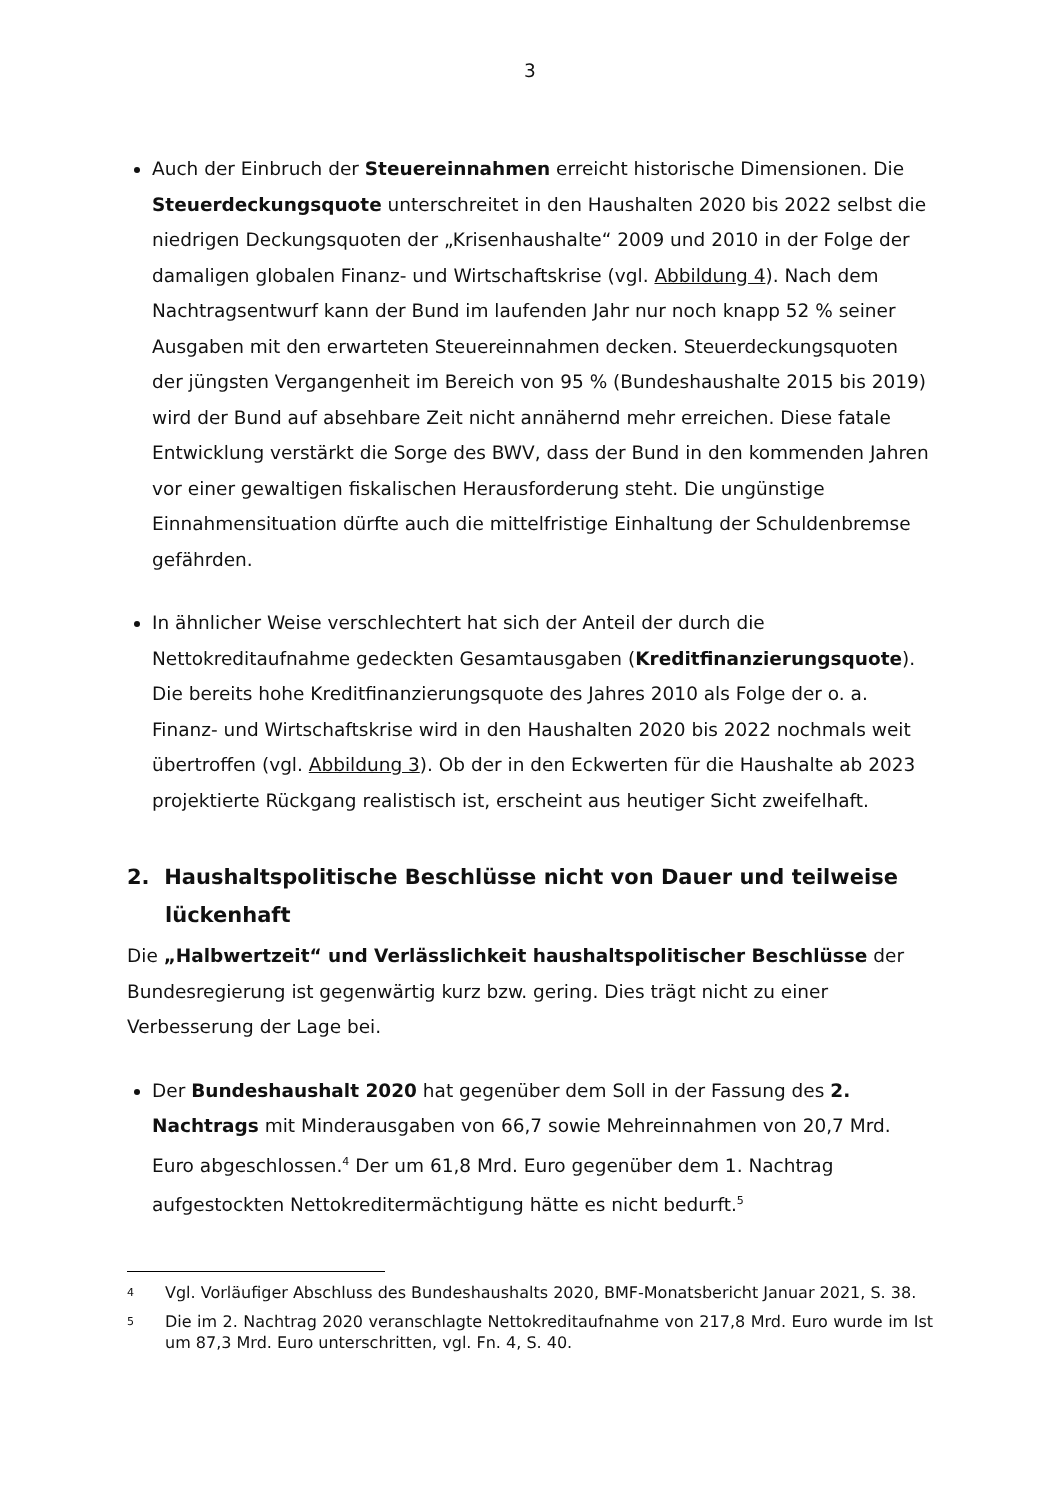3
Auch der Einbruch der Steuereinnahmen erreicht historische Dimensionen. Die Steuerdeckungsquote unterschreitet in den Haushalten 2020 bis 2022 selbst die niedrigen Deckungsquoten der „Krisenhaushalte“ 2009 und 2010 in der Folge der damaligen globalen Finanz- und Wirtschaftskrise (vgl. Abbildung 4). Nach dem Nachtragsentwurf kann der Bund im laufenden Jahr nur noch knapp 52 % seiner Ausgaben mit den erwarteten Steuereinnahmen decken. Steuerdeckungsquoten der jüngsten Vergangenheit im Bereich von 95 % (Bundeshaushalte 2015 bis 2019) wird der Bund auf absehbare Zeit nicht annähernd mehr erreichen. Diese fatale Entwicklung verstärkt die Sorge des BWV, dass der Bund in den kommenden Jahren vor einer gewaltigen fiskalischen Herausforderung steht. Die ungünstige Einnahmensituation dürfte auch die mittelfristige Einhaltung der Schuldenbremse gefährden.
In ähnlicher Weise verschlechtert hat sich der Anteil der durch die Nettokreditaufnahme gedeckten Gesamtausgaben (Kreditfinanzierungsquote). Die bereits hohe Kreditfinanzierungsquote des Jahres 2010 als Folge der o. a. Finanz- und Wirtschaftskrise wird in den Haushalten 2020 bis 2022 nochmals weit übertroffen (vgl. Abbildung 3). Ob der in den Eckwerten für die Haushalte ab 2023 projektierte Rückgang realistisch ist, erscheint aus heutiger Sicht zweifelhaft.
2. Haushaltspolitische Beschlüsse nicht von Dauer und teilweise lückenhaft
Die „Halbwertzeit“ und Verlässlichkeit haushaltspolitischer Beschlüsse der Bundesregierung ist gegenwärtig kurz bzw. gering. Dies trägt nicht zu einer Verbesserung der Lage bei.
Der Bundeshaushalt 2020 hat gegenüber dem Soll in der Fassung des 2. Nachtrags mit Minderausgaben von 66,7 sowie Mehreinnahmen von 20,7 Mrd. Euro abgeschlossen.<sup>4</sup> Der um 61,8 Mrd. Euro gegenüber dem 1. Nachtrag aufgestockten Nettokreditermächtigung hätte es nicht bedurft.<sup>5</sup>
4
Vgl. Vorläufiger Abschluss des Bundeshaushalts 2020, BMF-Monatsbericht Januar 2021, S. 38.
5
Die im 2. Nachtrag 2020 veranschlagte Nettokreditaufnahme von 217,8 Mrd. Euro wurde im Ist um 87,3 Mrd. Euro unterschritten, vgl. Fn. 4, S. 40.